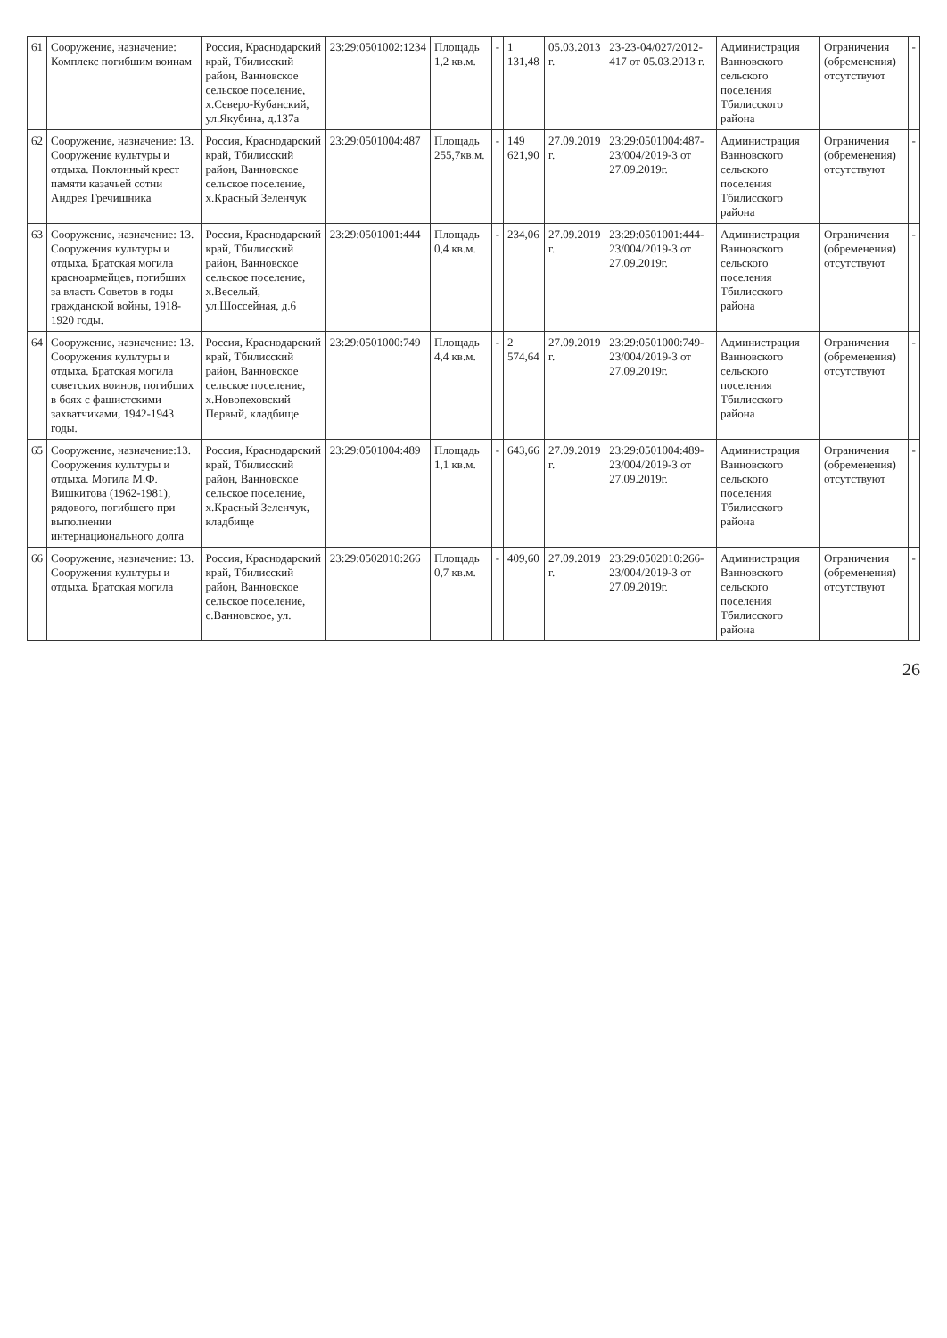| 61 | Сооружение, назначение: Комплекс погибшим воинам | Россия, Краснодарский край, Тбилисский район, Ванновское сельское поселение, х.Северо-Кубанский, ул.Якубина, д.137а | 23:29:0501002:1234 | Площадь 1,2 кв.м. | - | 1 131,48 | 05.03.2013 г. | 23-23-04/027/2012-417 от 05.03.2013 г. | Администрация Ванновского сельского поселения Тбилисского района | Ограничения (обременения) отсутствуют | - |
| 62 | Сооружение, назначение: 13. Сооружение культуры и отдыха. Поклонный крест памяти казачьей сотни Андрея Гречишника | Россия, Краснодарский край, Тбилисский район, Ванновское сельское поселение, х.Красный Зеленчук | 23:29:0501004:487 | Площадь 255,7кв.м. | - | 149 621,90 | 27.09.2019 г. | 23:29:0501004:487-23/004/2019-3 от 27.09.2019г. | Администрация Ванновского сельского поселения Тбилисского района | Ограничения (обременения) отсутствуют | - |
| 63 | Сооружение, назначение: 13. Сооружения культуры и отдыха. Братская могила красноармейцев, погибших за власть Советов в годы гражданской войны, 1918-1920 годы. | Россия, Краснодарский край, Тбилисский район, Ванновское сельское поселение, х.Веселый, ул.Шоссейная, д.6 | 23:29:0501001:444 | Площадь 0,4 кв.м. | - | 234,06 | 27.09.2019 г. | 23:29:0501001:444-23/004/2019-3 от 27.09.2019г. | Администрация Ванновского сельского поселения Тбилисского района | Ограничения (обременения) отсутствуют | - |
| 64 | Сооружение, назначение: 13. Сооружения культуры и отдыха. Братская могила советских воинов, погибших в боях с фашистскими захватчиками, 1942-1943 годы. | Россия, Краснодарский край, Тбилисский район, Ванновское сельское поселение, х.Новопеховский Первый, кладбище | 23:29:0501000:749 | Площадь 4,4 кв.м. | - | 2 574,64 | 27.09.2019 г. | 23:29:0501000:749-23/004/2019-3 от 27.09.2019г. | Администрация Ванновского сельского поселения Тбилисского района | Ограничения (обременения) отсутствуют | - |
| 65 | Сооружение, назначение:13. Сооружения культуры и отдыха. Могила М.Ф. Вишкитова (1962-1981), рядового, погибшего при выполнении интернационального долга | Россия, Краснодарский край, Тбилисский район, Ванновское сельское поселение, х.Красный Зеленчук, кладбище | 23:29:0501004:489 | Площадь 1,1 кв.м. | - | 643,66 | 27.09.2019 г. | 23:29:0501004:489-23/004/2019-3 от 27.09.2019г. | Администрация Ванновского сельского поселения Тбилисского района | Ограничения (обременения) отсутствуют | - |
| 66 | Сооружение, назначение: 13. Сооружения культуры и отдыха. Братская могила | Россия, Краснодарский край, Тбилисский район, Ванновское сельское поселение, с.Ванновское, ул. | 23:29:0502010:266 | Площадь 0,7 кв.м. | - | 409,60 | 27.09.2019 г. | 23:29:0502010:266-23/004/2019-3 от 27.09.2019г. | Администрация Ванновского сельского поселения Тбилисского района | Ограничения (обременения) отсутствуют | - |
26